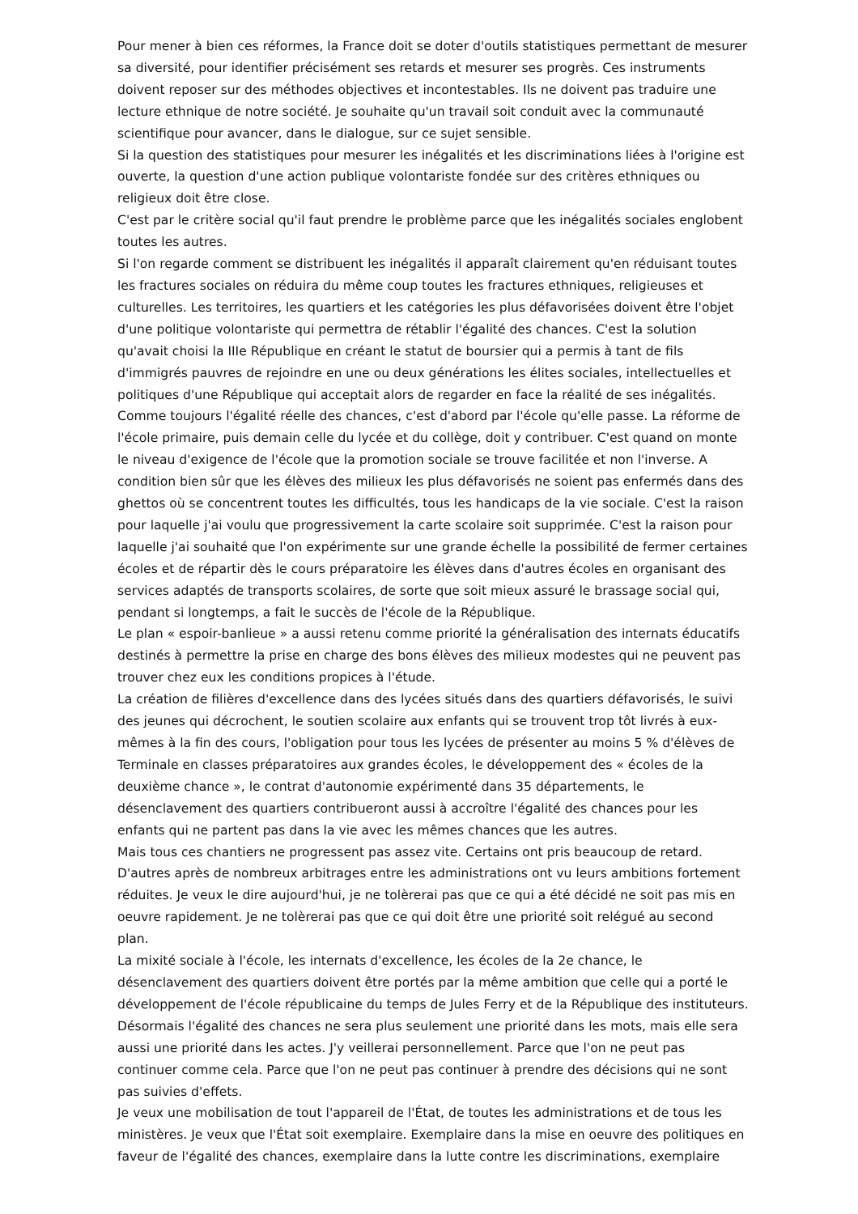Pour mener à bien ces réformes, la France doit se doter d'outils statistiques permettant de mesurer sa diversité, pour identifier précisément ses retards et mesurer ses progrès. Ces instruments doivent reposer sur des méthodes objectives et incontestables. Ils ne doivent pas traduire une lecture ethnique de notre société. Je souhaite qu'un travail soit conduit avec la communauté scientifique pour avancer, dans le dialogue, sur ce sujet sensible.
Si la question des statistiques pour mesurer les inégalités et les discriminations liées à l'origine est ouverte, la question d'une action publique volontariste fondée sur des critères ethniques ou religieux doit être close.
C'est par le critère social qu'il faut prendre le problème parce que les inégalités sociales englobent toutes les autres.
Si l'on regarde comment se distribuent les inégalités il apparaît clairement qu'en réduisant toutes les fractures sociales on réduira du même coup toutes les fractures ethniques, religieuses et culturelles. Les territoires, les quartiers et les catégories les plus défavorisées doivent être l'objet d'une politique volontariste qui permettra de rétablir l'égalité des chances. C'est la solution qu'avait choisi la IIIe République en créant le statut de boursier qui a permis à tant de fils d'immigrés pauvres de rejoindre en une ou deux générations les élites sociales, intellectuelles et politiques d'une République qui acceptait alors de regarder en face la réalité de ses inégalités.
Comme toujours l'égalité réelle des chances, c'est d'abord par l'école qu'elle passe. La réforme de l'école primaire, puis demain celle du lycée et du collège, doit y contribuer. C'est quand on monte le niveau d'exigence de l'école que la promotion sociale se trouve facilitée et non l'inverse. A condition bien sûr que les élèves des milieux les plus défavorisés ne soient pas enfermés dans des ghettos où se concentrent toutes les difficultés, tous les handicaps de la vie sociale. C'est la raison pour laquelle j'ai voulu que progressivement la carte scolaire soit supprimée. C'est la raison pour laquelle j'ai souhaité que l'on expérimente sur une grande échelle la possibilité de fermer certaines écoles et de répartir dès le cours préparatoire les élèves dans d'autres écoles en organisant des services adaptés de transports scolaires, de sorte que soit mieux assuré le brassage social qui, pendant si longtemps, a fait le succès de l'école de la République.
Le plan « espoir-banlieue » a aussi retenu comme priorité la généralisation des internats éducatifs destinés à permettre la prise en charge des bons élèves des milieux modestes qui ne peuvent pas trouver chez eux les conditions propices à l'étude.
La création de filières d'excellence dans des lycées situés dans des quartiers défavorisés, le suivi des jeunes qui décrochent, le soutien scolaire aux enfants qui se trouvent trop tôt livrés à eux-mêmes à la fin des cours, l'obligation pour tous les lycées de présenter au moins 5 % d'élèves de Terminale en classes préparatoires aux grandes écoles, le développement des « écoles de la deuxième chance », le contrat d'autonomie expérimenté dans 35 départements, le désenclavement des quartiers contribueront aussi à accroître l'égalité des chances pour les enfants qui ne partent pas dans la vie avec les mêmes chances que les autres.
Mais tous ces chantiers ne progressent pas assez vite. Certains ont pris beaucoup de retard. D'autres après de nombreux arbitrages entre les administrations ont vu leurs ambitions fortement réduites. Je veux le dire aujourd'hui, je ne tolèrerai pas que ce qui a été décidé ne soit pas mis en oeuvre rapidement. Je ne tolèrerai pas que ce qui doit être une priorité soit relégué au second plan.
La mixité sociale à l'école, les internats d'excellence, les écoles de la 2e chance, le désenclavement des quartiers doivent être portés par la même ambition que celle qui a porté le développement de l'école républicaine du temps de Jules Ferry et de la République des instituteurs.
Désormais l'égalité des chances ne sera plus seulement une priorité dans les mots, mais elle sera aussi une priorité dans les actes. J'y veillerai personnellement. Parce que l'on ne peut pas continuer comme cela. Parce que l'on ne peut pas continuer à prendre des décisions qui ne sont pas suivies d'effets.
Je veux une mobilisation de tout l'appareil de l'État, de toutes les administrations et de tous les ministères. Je veux que l'État soit exemplaire. Exemplaire dans la mise en oeuvre des politiques en faveur de l'égalité des chances, exemplaire dans la lutte contre les discriminations, exemplaire